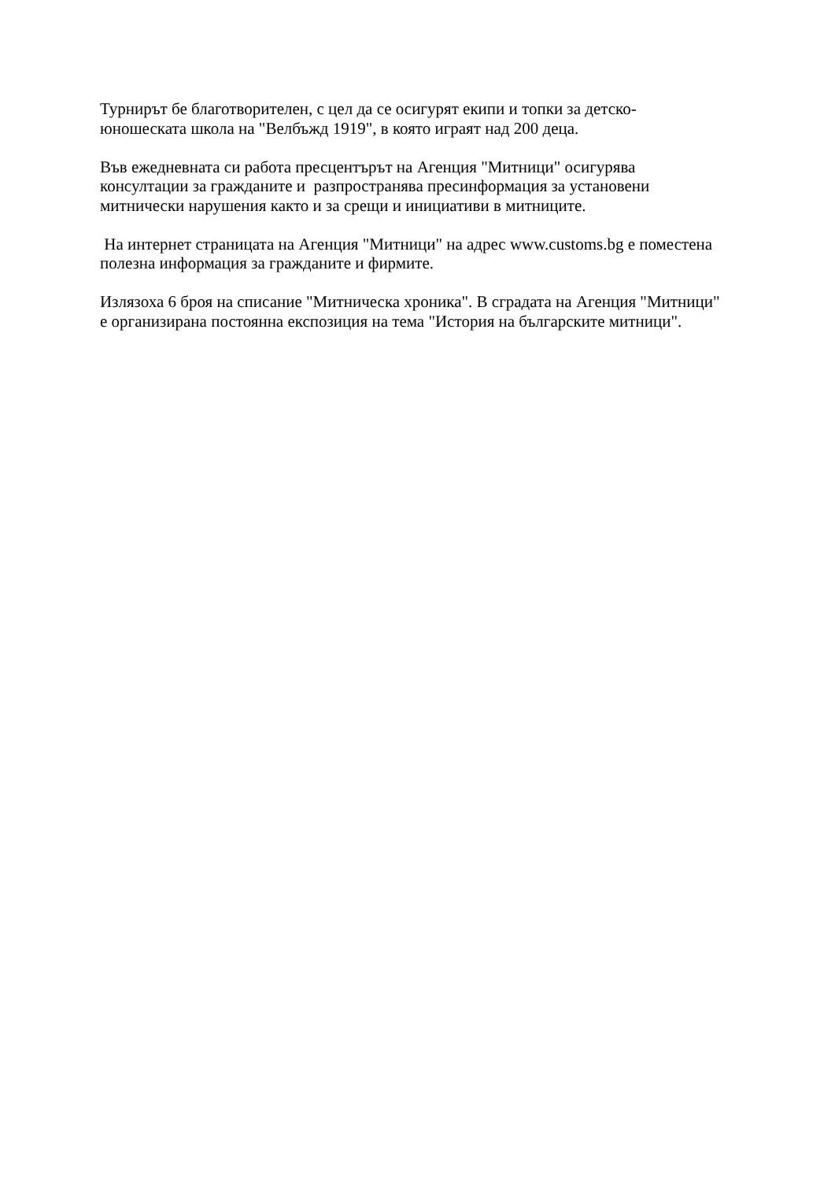Турнирът бе благотворителен, с цел да се осигурят екипи и топки за детско-
юношеската школа на "Велбъжд 1919", в която играят над 200 деца.
Във ежедневната си работа пресцентърът на Агенция "Митници" осигурява
консултации за гражданите и разпространява пресинформация за установени
митнически нарушения както и за срещи и инициативи в митниците.
На интернет страницата на Агенция "Митници" на адрес www.customs.bg е поместена
полезна информация за гражданите и фирмите.
Излязоха 6 броя на списание "Митническа хроника". В сградата на Агенция "Митници"
е организирана постоянна експозиция на тема "История на българските митници".